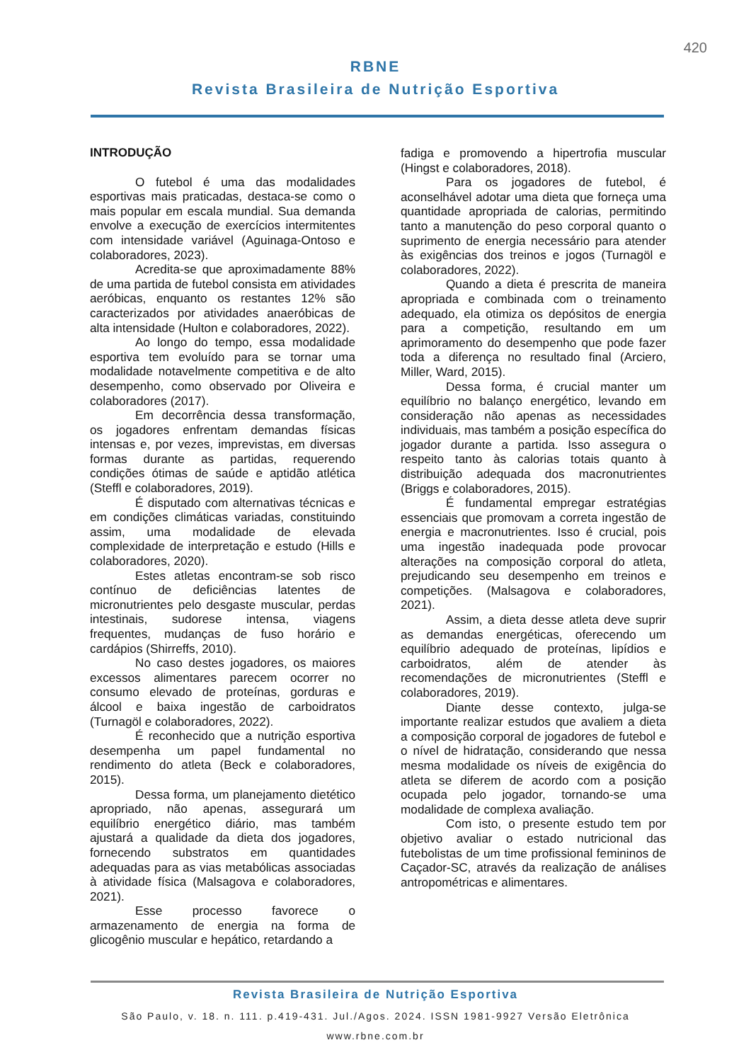420
RBNE
Revista Brasileira de Nutrição Esportiva
INTRODUÇÃO
O futebol é uma das modalidades esportivas mais praticadas, destaca-se como o mais popular em escala mundial. Sua demanda envolve a execução de exercícios intermitentes com intensidade variável (Aguinaga-Ontoso e colaboradores, 2023).
Acredita-se que aproximadamente 88% de uma partida de futebol consista em atividades aeróbicas, enquanto os restantes 12% são caracterizados por atividades anaeróbicas de alta intensidade (Hulton e colaboradores, 2022).
Ao longo do tempo, essa modalidade esportiva tem evoluído para se tornar uma modalidade notavelmente competitiva e de alto desempenho, como observado por Oliveira e colaboradores (2017).
Em decorrência dessa transformação, os jogadores enfrentam demandas físicas intensas e, por vezes, imprevistas, em diversas formas durante as partidas, requerendo condições ótimas de saúde e aptidão atlética (Steffl e colaboradores, 2019).
É disputado com alternativas técnicas e em condições climáticas variadas, constituindo assim, uma modalidade de elevada complexidade de interpretação e estudo (Hills e colaboradores, 2020).
Estes atletas encontram-se sob risco contínuo de deficiências latentes de micronutrientes pelo desgaste muscular, perdas intestinais, sudorese intensa, viagens frequentes, mudanças de fuso horário e cardápios (Shirreffs, 2010).
No caso destes jogadores, os maiores excessos alimentares parecem ocorrer no consumo elevado de proteínas, gorduras e álcool e baixa ingestão de carboidratos (Turnagöl e colaboradores, 2022).
É reconhecido que a nutrição esportiva desempenha um papel fundamental no rendimento do atleta (Beck e colaboradores, 2015).
Dessa forma, um planejamento dietético apropriado, não apenas, assegurará um equilíbrio energético diário, mas também ajustará a qualidade da dieta dos jogadores, fornecendo substratos em quantidades adequadas para as vias metabólicas associadas à atividade física (Malsagova e colaboradores, 2021).
Esse processo favorece o armazenamento de energia na forma de glicogênio muscular e hepático, retardando a
fadiga e promovendo a hipertrofia muscular (Hingst e colaboradores, 2018).
Para os jogadores de futebol, é aconselhável adotar uma dieta que forneça uma quantidade apropriada de calorias, permitindo tanto a manutenção do peso corporal quanto o suprimento de energia necessário para atender às exigências dos treinos e jogos (Turnagöl e colaboradores, 2022).
Quando a dieta é prescrita de maneira apropriada e combinada com o treinamento adequado, ela otimiza os depósitos de energia para a competição, resultando em um aprimoramento do desempenho que pode fazer toda a diferença no resultado final (Arciero, Miller, Ward, 2015).
Dessa forma, é crucial manter um equilíbrio no balanço energético, levando em consideração não apenas as necessidades individuais, mas também a posição específica do jogador durante a partida. Isso assegura o respeito tanto às calorias totais quanto à distribuição adequada dos macronutrientes (Briggs e colaboradores, 2015).
É fundamental empregar estratégias essenciais que promovam a correta ingestão de energia e macronutrientes. Isso é crucial, pois uma ingestão inadequada pode provocar alterações na composição corporal do atleta, prejudicando seu desempenho em treinos e competições. (Malsagova e colaboradores, 2021).
Assim, a dieta desse atleta deve suprir as demandas energéticas, oferecendo um equilíbrio adequado de proteínas, lipídios e carboidratos, além de atender às recomendações de micronutrientes (Steffl e colaboradores, 2019).
Diante desse contexto, julga-se importante realizar estudos que avaliem a dieta a composição corporal de jogadores de futebol e o nível de hidratação, considerando que nessa mesma modalidade os níveis de exigência do atleta se diferem de acordo com a posição ocupada pelo jogador, tornando-se uma modalidade de complexa avaliação.
Com isto, o presente estudo tem por objetivo avaliar o estado nutricional das futebolistas de um time profissional femininos de Caçador-SC, através da realização de análises antropométricas e alimentares.
Revista Brasileira de Nutrição Esportiva
São Paulo, v. 18. n. 111. p.419-431. Jul./Agos. 2024. ISSN 1981-9927 Versão Eletrônica
www.rbne.com.br